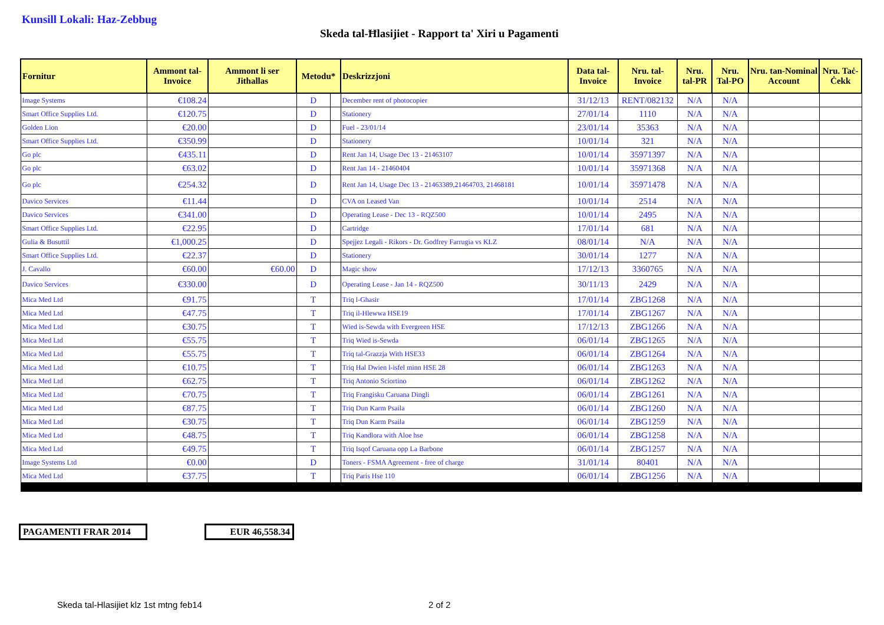Kunsill Lokali: Haz-Zebbug
Skeda tal-Ħlasijiet - Rapport ta' Xiri u Pagamenti
| Fornitur | Ammont tal-Invoice | Ammont li ser Jithallas | Metodu* | | Deskrizzjoni | Data tal-Invoice | Nru. tal-Invoice | Nru. tal-PR | Nru. Tal-PO | Nru. tan-Nominal Account | Nru. Taċ-Ċekk |
| --- | --- | --- | --- | --- | --- | --- | --- | --- | --- | --- | --- |
| Image Systems | €108.24 | | D | | December rent of photocopier | 31/12/13 | RENT/082132 | N/A | N/A | | |
| Smart Office Supplies Ltd. | €120.75 | | D | | Stationery | 27/01/14 | 1110 | N/A | N/A | | |
| Golden Lion | €20.00 | | D | | Fuel - 23/01/14 | 23/01/14 | 35363 | N/A | N/A | | |
| Smart Office Supplies Ltd. | €350.99 | | D | | Stationery | 10/01/14 | 321 | N/A | N/A | | |
| Go plc | €435.11 | | D | | Rent Jan 14, Usage Dec 13 - 21463107 | 10/01/14 | 35971397 | N/A | N/A | | |
| Go plc | €63.02 | | D | | Rent Jan 14 - 21460404 | 10/01/14 | 35971368 | N/A | N/A | | |
| Go plc | €254.32 | | D | | Rent Jan 14, Usage Dec 13 - 21463389,21464703, 21468181 | 10/01/14 | 35971478 | N/A | N/A | | |
| Davico Services | €11.44 | | D | | CVA on Leased Van | 10/01/14 | 2514 | N/A | N/A | | |
| Davico Services | €341.00 | | D | | Operating Lease - Dec 13 - RQZ500 | 10/01/14 | 2495 | N/A | N/A | | |
| Smart Office Supplies Ltd. | €22.95 | | D | | Cartridge | 17/01/14 | 681 | N/A | N/A | | |
| Gulia & Busuttil | €1,000.25 | | D | | Spejjez Legali - Rikors - Dr. Godfrey Farrugia vs KLZ | 08/01/14 | N/A | N/A | N/A | | |
| Smart Office Supplies Ltd. | €22.37 | | D | | Stationery | 30/01/14 | 1277 | N/A | N/A | | |
| J. Cavallo | €60.00 | €60.00 | D | | Magic show | 17/12/13 | 3360765 | N/A | N/A | | |
| Davico Services | €330.00 | | D | | Operating Lease - Jan 14 - RQZ500 | 30/11/13 | 2429 | N/A | N/A | | |
| Mica Med Ltd | €91.75 | | T | | Triq l-Ghasir | 17/01/14 | ZBG1268 | N/A | N/A | | |
| Mica Med Ltd | €47.75 | | T | | Triq il-Hlewwa HSE19 | 17/01/14 | ZBG1267 | N/A | N/A | | |
| Mica Med Ltd | €30.75 | | T | | Wied is-Sewda with Evergreen HSE | 17/12/13 | ZBG1266 | N/A | N/A | | |
| Mica Med Ltd | €55.75 | | T | | Triq Wied is-Sewda | 06/01/14 | ZBG1265 | N/A | N/A | | |
| Mica Med Ltd | €55.75 | | T | | Triq tal-Grazzja With HSE33 | 06/01/14 | ZBG1264 | N/A | N/A | | |
| Mica Med Ltd | €10.75 | | T | | Triq Hal Dwien l-isfel minn HSE 28 | 06/01/14 | ZBG1263 | N/A | N/A | | |
| Mica Med Ltd | €62.75 | | T | | Triq Antonio Sciortino | 06/01/14 | ZBG1262 | N/A | N/A | | |
| Mica Med Ltd | €70.75 | | T | | Triq Frangisku Caruana Dingli | 06/01/14 | ZBG1261 | N/A | N/A | | |
| Mica Med Ltd | €87.75 | | T | | Triq Dun Karm Psaila | 06/01/14 | ZBG1260 | N/A | N/A | | |
| Mica Med Ltd | €30.75 | | T | | Triq Dun Karm Psaila | 06/01/14 | ZBG1259 | N/A | N/A | | |
| Mica Med Ltd | €48.75 | | T | | Triq Kandlora with Aloe hse | 06/01/14 | ZBG1258 | N/A | N/A | | |
| Mica Med Ltd | €49.75 | | T | | Triq Isqof Caruana opp La Barbone | 06/01/14 | ZBG1257 | N/A | N/A | | |
| Image Systems Ltd | €0.00 | | D | | Toners - FSMA Agreement - free of charge | 31/01/14 | 80401 | N/A | N/A | | |
| Mica Med Ltd | €37.75 | | T | | Triq Paris Hse 110 | 06/01/14 | ZBG1256 | N/A | N/A | | |
PAGAMENTI FRAR 2014 EUR 46,558.34
Skeda tal-Hlasijiet klz 1st mtng feb14
2 of 2